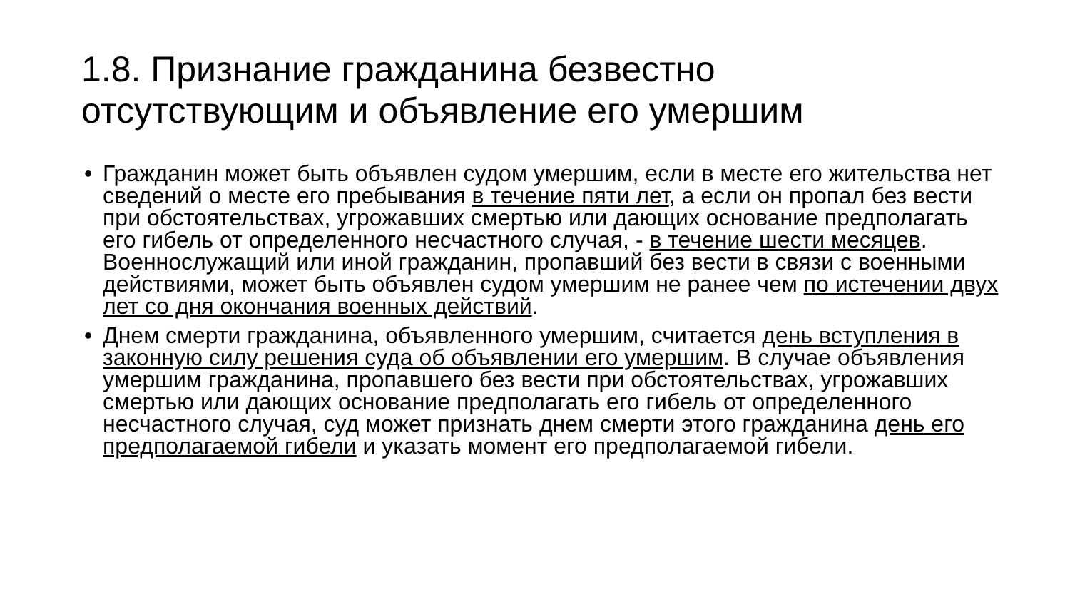1.8. Признание гражданина безвестно отсутствующим и объявление его умершим
• Гражданин может быть объявлен судом умершим, если в месте его жительства нет сведений о месте его пребывания в течение пяти лет, а если он пропал без вести при обстоятельствах, угрожавших смертью или дающих основание предполагать его гибель от определенного несчастного случая, - в течение шести месяцев. Военнослужащий или иной гражданин, пропавший без вести в связи с военными действиями, может быть объявлен судом умершим не ранее чем по истечении двух лет со дня окончания военных действий.
• Днем смерти гражданина, объявленного умершим, считается день вступления в законную силу решения суда об объявлении его умершим. В случае объявления умершим гражданина, пропавшего без вести при обстоятельствах, угрожавших смертью или дающих основание предполагать его гибель от определенного несчастного случая, суд может признать днем смерти этого гражданина день его предполагаемой гибели и указать момент его предполагаемой гибели.